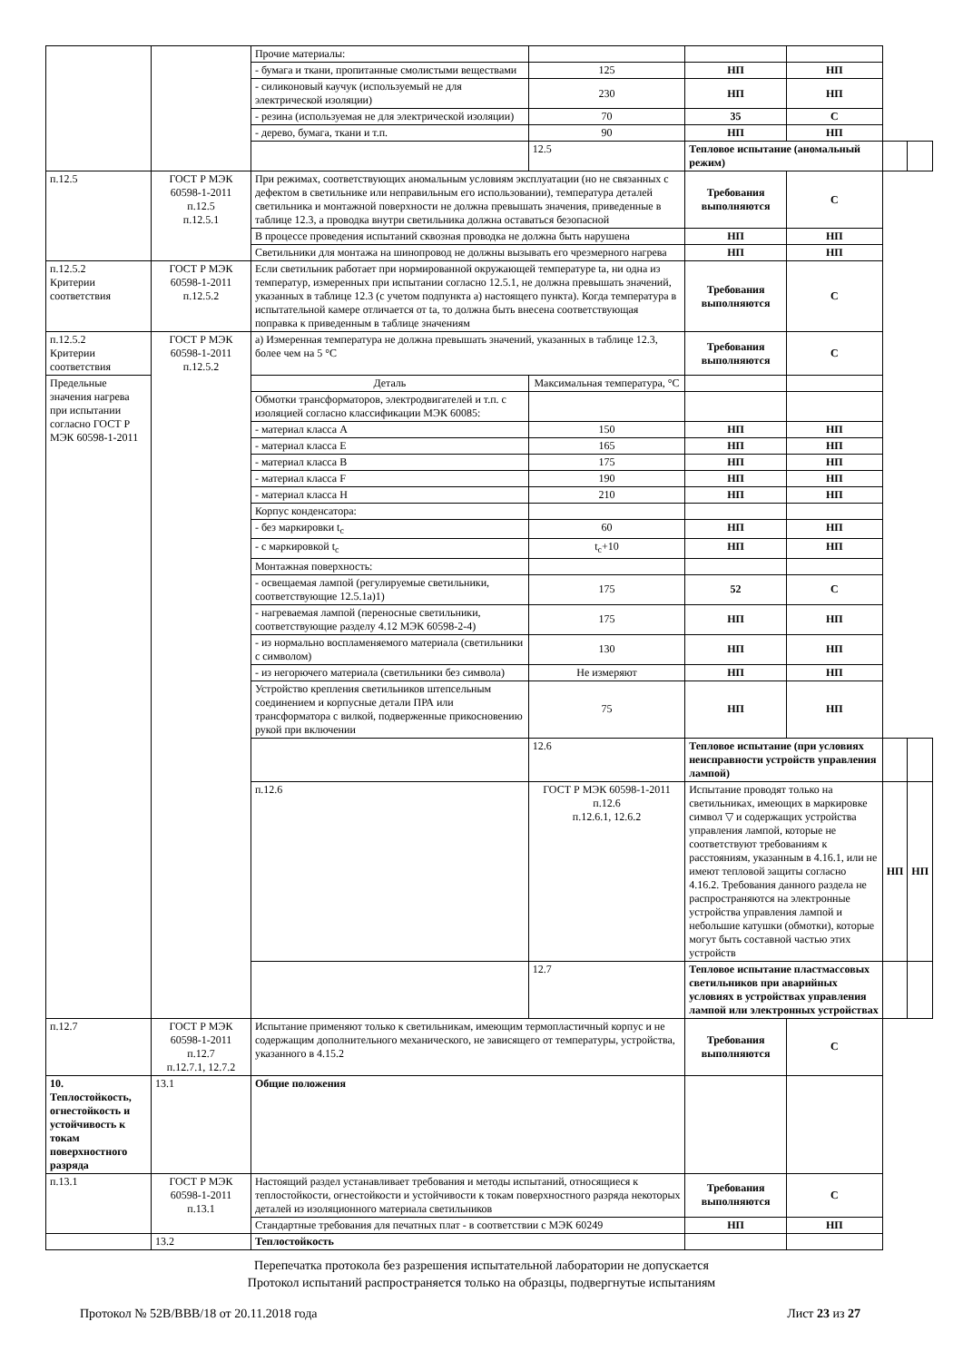| | | Прочие материалы: | | | | | |
| | | - бумага и ткани, пропитанные смолистыми веществами | 125 | НП | НП | | |
| | | - силиконовый каучук (используемый не для электрической изоляции) | 230 | НП | НП | | |
| | | - резина (используемая не для электрической изоляции) | 70 | 35 | С | | |
| | | - дерево, бумага, ткани и т.п. | 90 | НП | НП | | |
| | | | 12.5 | Тепловое испытание (аномальный режим) | | | |
| п.12.5 | ГОСТ Р МЭК 60598-1-2011 п.12.5 п.12.5.1 | При режимах, соответствующих аномальным условиям эксплуатации (но не связанных с дефектом в светильнике или неправильным его использовании), температура деталей светильника и монтажной поверхности не должна превышать значения, приведенные в таблице 12.3, а проводка внутри светильника должна оставаться безопасной | | Требования выполняются | С | | |
| | | В процессе проведения испытаний сквозная проводка не должна быть нарушена | | НП | НП | | |
| | | Светильники для монтажа на шинопровод не должны вызывать его чрезмерного нагрева | | НП | НП | | |
| п.12.5.2 Критерии соответствия | ГОСТ Р МЭК 60598-1-2011 п.12.5.2 | Если светильник работает при нормированной окружающей температуре ta, ни одна из температур, измеренных при испытании согласно 12.5.1, не должна превышать значений, указанных в таблице 12.3 (с учетом подпункта а) настоящего пункта). Когда температура в испытательной камере отличается от ta, то должна быть внесена соответствующая поправка к приведенным в таблице значениям | | Требования выполняются | С | | |
| п.12.5.2 Критерии соответствия | ГОСТ Р МЭК 60598-1-2011 п.12.5.2 | а) Измеренная температура не должна превышать значений, указанных в таблице 12.3, более чем на 5 °С | | Требования выполняются | С | | |
| Предельные значения нагрева при испытании согласно ГОСТ Р МЭК 60598-1-2011 | | Деталь | Максимальная температура, °С | | | | |
| | | Обмотки трансформаторов, электродвигателей и т.п. с изоляцией согласно классификации МЭК 60085: | | | | | |
| | | - материал класса А | 150 | НП | НП | | |
| | | - материал класса Е | 165 | НП | НП | | |
| | | - материал класса В | 175 | НП | НП | | |
| | | - материал класса F | 190 | НП | НП | | |
| | | - материал класса Н | 210 | НП | НП | | |
| | | Корпус конденсатора: | | | | | |
| | | - без маркировки t<sub>c</sub> | 60 | НП | НП | | |
| | | - с маркировкой t<sub>c</sub> | t<sub>c</sub>+10 | НП | НП | | |
| | | Монтажная поверхность: | | | | | |
| | | - освещаемая лампой (регулируемые светильники, соответствующие 12.5.1a)1) | 175 | 52 | С | | |
| | | - нагреваемая лампой (переносные светильники, соответствующие разделу 4.12 МЭК 60598-2-4) | 175 | НП | НП | | |
| | | - из нормально воспламеняемого материала (светильники с символом) | 130 | НП | НП | | |
| | | - из негорючего материала (светильники без символа) | Не измеряют | НП | НП | | |
| | | Устройство крепления светильников штепсельным соединением и корпусные детали ПРА или трансформатора с вилкой, подверженные прикосновению рукой при включении | 75 | НП | НП | | |
| | | | 12.6 | Тепловое испытание (при условиях неисправности устройств управления лампой) | | | |
| | | п.12.6 | ГОСТ Р МЭК 60598-1-2011 п.12.6 п.12.6.1, 12.6.2 | Испытание проводят только на светильниках, имеющих в маркировке символ ▽ и содержащих устройства управления лампой, которые не соответствуют требованиям к расстояниям, указанным в 4.16.1, или не имеют тепловой защиты согласно 4.16.2. Требования данного раздела не распространяются на электронные устройства управления лампой и небольшие катушки (обмотки), которые могут быть составной частью этих устройств | | НП | НП |
| | | | 12.7 | Тепловое испытание пластмассовых светильников при аварийных условиях в устройствах управления лампой или электронных устройствах | | | |
| п.12.7 | ГОСТ Р МЭК 60598-1-2011 п.12.7 п.12.7.1, 12.7.2 | Испытание применяют только к светильникам, имеющим термопластичный корпус и не содержащим дополнительного механического, не зависящего от температуры, устройства, указанного в 4.15.2 | | Требования выполняются | С | | |
| 10. Теплостойкость, огнестойкость и устойчивость к токам поверхностного разряда | 13.1 | Общие положения | | | | | |
| п.13.1 | ГОСТ Р МЭК 60598-1-2011 п.13.1 | Настоящий раздел устанавливает требования и методы испытаний, относящиеся к теплостойкости, огнестойкости и устойчивости к токам поверхностного разряда некоторых деталей из изоляционного материала светильников | | Требования выполняются | С | | |
| | | Стандартные требования для печатных плат - в соответствии с МЭК 60249 | | НП | НП | | |
| | 13.2 | Теплостойкость | | | | | |
Перепечатка протокола без разрешения испытательной лаборатории не допускается
Протокол испытаний распространяется только на образцы, подвергнутые испытаниям
Протокол № 52В/ВВВ/18 от 20.11.2018 года Лист 23 из 27